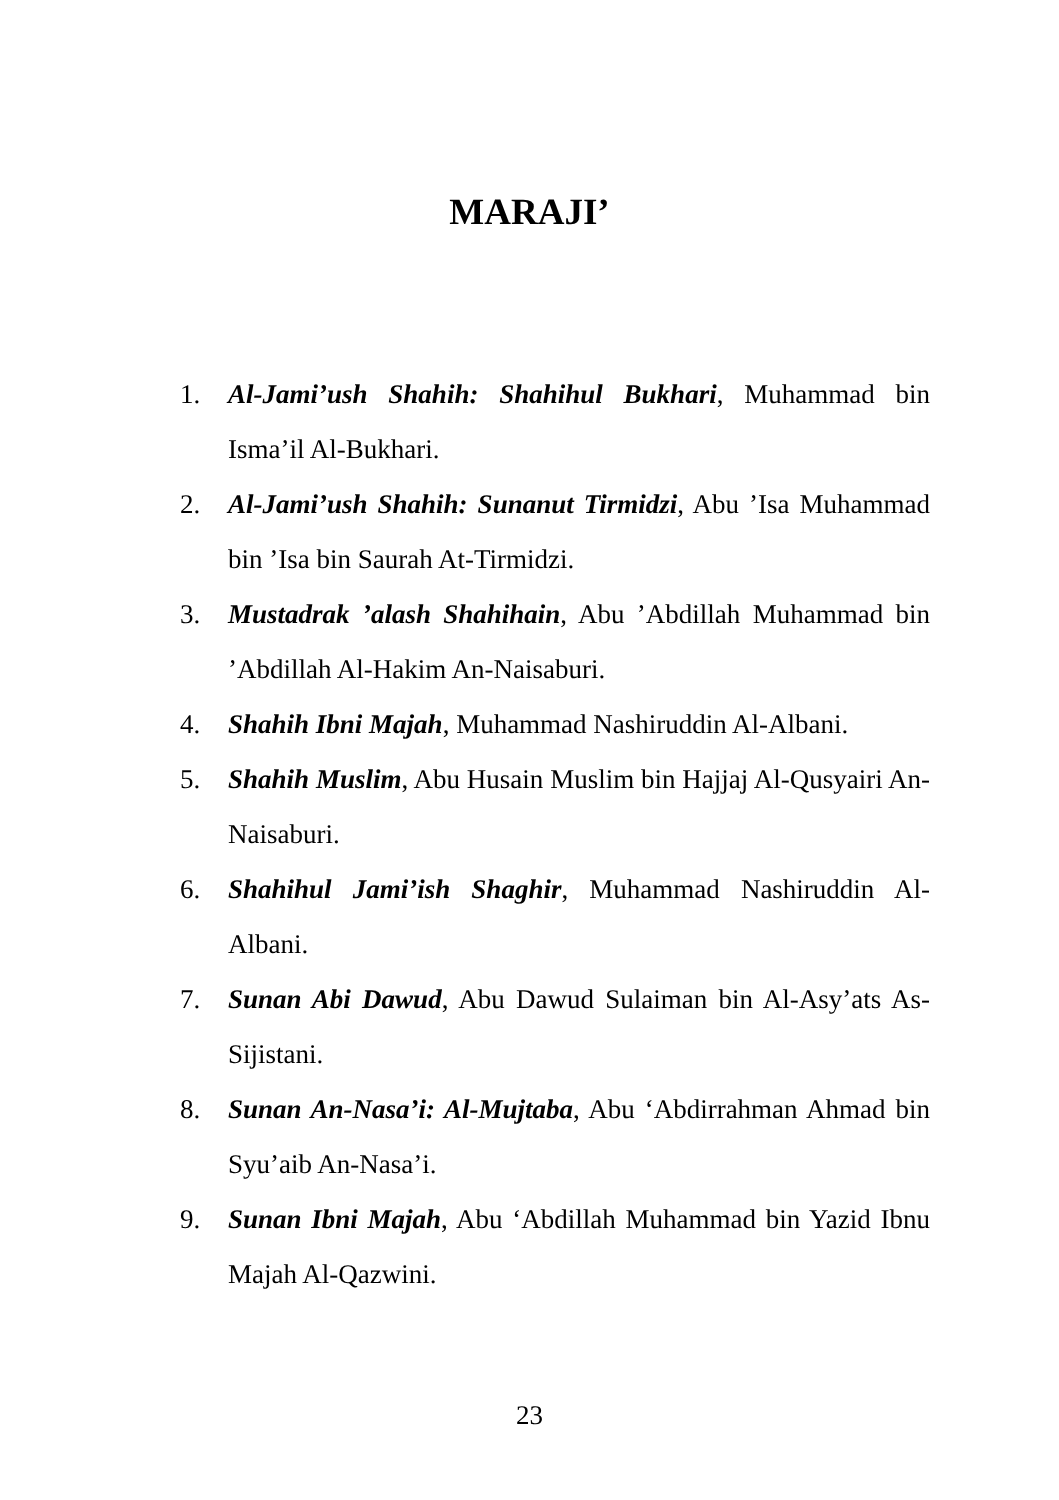MARAJI’
1. Al-Jami’ush Shahih: Shahihul Bukhari, Muhammad bin Isma’il Al-Bukhari.
2. Al-Jami’ush Shahih: Sunanut Tirmidzi, Abu ’Isa Muhammad bin ’Isa bin Saurah At-Tirmidzi.
3. Mustadrak ’alash Shahihain, Abu ’Abdillah Muhammad bin ’Abdillah Al-Hakim An-Naisaburi.
4. Shahih Ibni Majah, Muhammad Nashiruddin Al-Albani.
5. Shahih Muslim, Abu Husain Muslim bin Hajjaj Al-Qusyairi An-Naisaburi.
6. Shahihul Jami’ish Shaghir, Muhammad Nashiruddin Al-Albani.
7. Sunan Abi Dawud, Abu Dawud Sulaiman bin Al-Asy’ats As-Sijistani.
8. Sunan An-Nasa’i: Al-Mujtaba, Abu ‘Abdirrahman Ahmad bin Syu’aib An-Nasa’i.
9. Sunan Ibni Majah, Abu ‘Abdillah Muhammad bin Yazid Ibnu Majah Al-Qazwini.
23